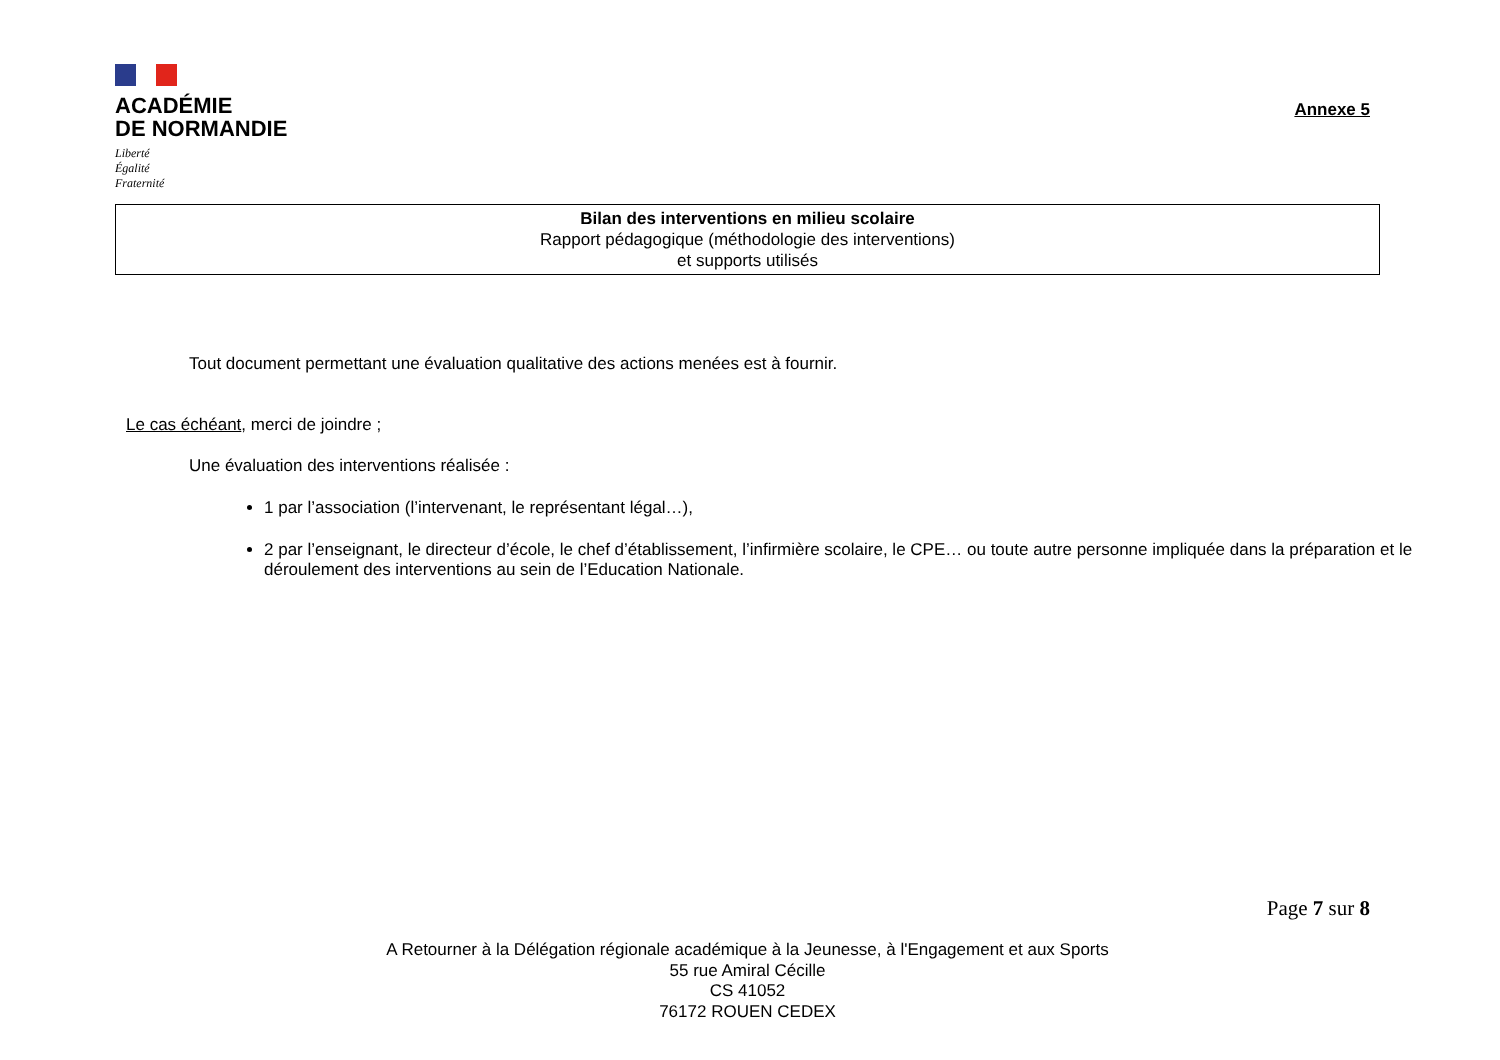ACADÉMIE
DE NORMANDIE
Liberté
Égalité
Fraternité
Annexe 5
Bilan des interventions en milieu scolaire
Rapport pédagogique (méthodologie des interventions)
et supports utilisés
Tout document permettant une évaluation qualitative des actions menées est à fournir.
Le cas échéant, merci de joindre ;
Une évaluation des interventions réalisée :
1 par l’association (l’intervenant, le représentant légal…),
2 par l’enseignant, le directeur d’école, le chef d’établissement, l’infirmière scolaire, le CPE… ou toute autre personne impliquée dans la préparation et le déroulement des interventions au sein de l’Education Nationale.
Page 7 sur 8
A Retourner à la Délégation régionale académique à la Jeunesse, à l'Engagement et aux Sports
55 rue Amiral Cécille
CS 41052
76172 ROUEN CEDEX